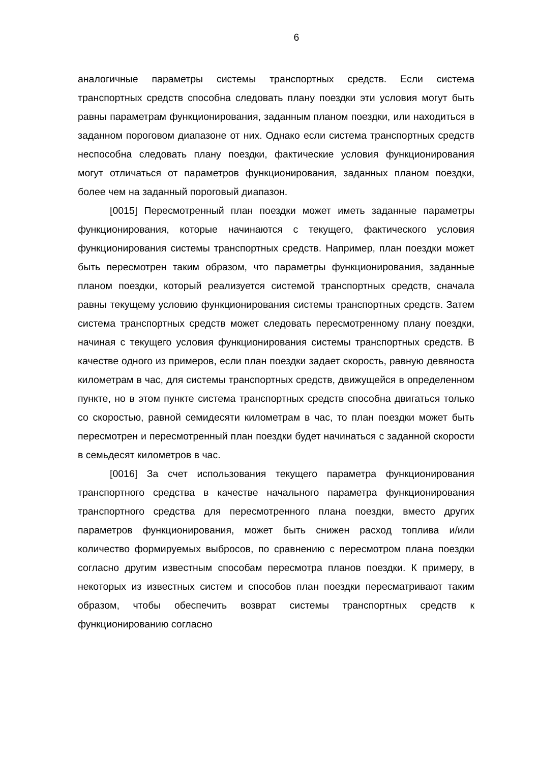6
аналогичные параметры системы транспортных средств. Если система транспортных средств способна следовать плану поездки эти условия могут быть равны параметрам функционирования, заданным планом поездки, или находиться в заданном пороговом диапазоне от них. Однако если система транспортных средств неспособна следовать плану поездки, фактические условия функционирования могут отличаться от параметров функционирования, заданных планом поездки, более чем на заданный пороговый диапазон.
[0015] Пересмотренный план поездки может иметь заданные параметры функционирования, которые начинаются с текущего, фактического условия функционирования системы транспортных средств. Например, план поездки может быть пересмотрен таким образом, что параметры функционирования, заданные планом поездки, который реализуется системой транспортных средств, сначала равны текущему условию функционирования системы транспортных средств. Затем система транспортных средств может следовать пересмотренному плану поездки, начиная с текущего условия функционирования системы транспортных средств. В качестве одного из примеров, если план поездки задает скорость, равную девяноста километрам в час, для системы транспортных средств, движущейся в определенном пункте, но в этом пункте система транспортных средств способна двигаться только со скоростью, равной семидесяти километрам в час, то план поездки может быть пересмотрен и пересмотренный план поездки будет начинаться с заданной скорости в семьдесят километров в час.
[0016] За счет использования текущего параметра функционирования транспортного средства в качестве начального параметра функционирования транспортного средства для пересмотренного плана поездки, вместо других параметров функционирования, может быть снижен расход топлива и/или количество формируемых выбросов, по сравнению с пересмотром плана поездки согласно другим известным способам пересмотра планов поездки. К примеру, в некоторых из известных систем и способов план поездки пересматривают таким образом, чтобы обеспечить возврат системы транспортных средств к функционированию согласно